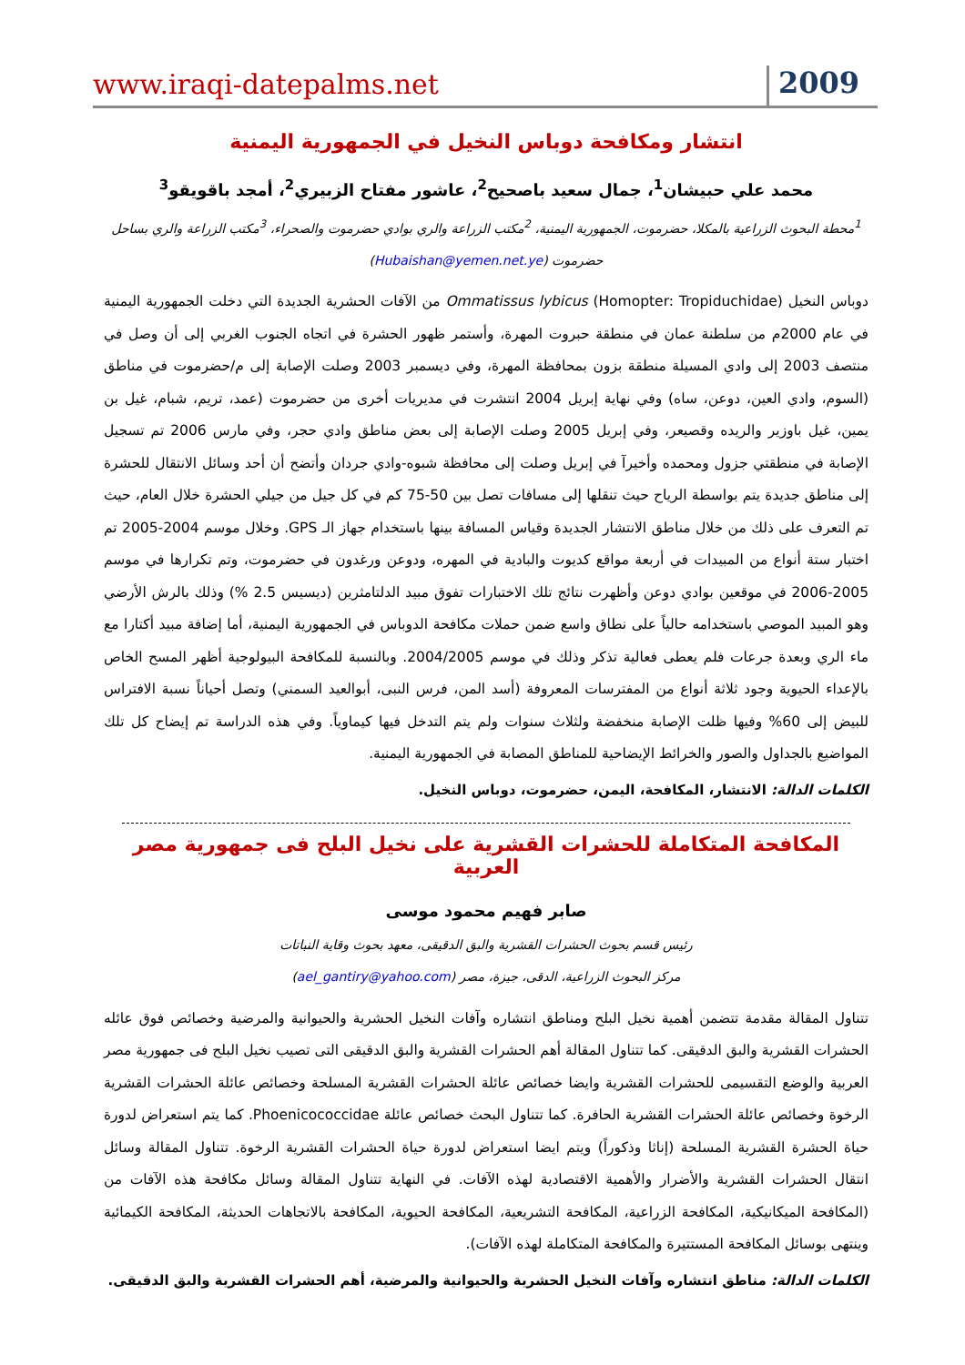www.iraqi-datepalms.net 2009
انتشار ومكافحة دوباس النخيل في الجمهورية اليمنية
محمد علي حبيشان<sup>1</sup>، جمال سعيد باصحيح<sup>2</sup>، عاشور مفتاح الزبيري<sup>2</sup>، أمجد باقويقو<sup>3</sup>
<sup>1</sup> محطة البحوث الزراعية بالمكلا، حضرموت، الجمهورية اليمنية، <sup>2</sup>مكتب الزراعة والري بوادي حضرموت والصحراء، <sup>3</sup>مكتب الزراعة والري بساحل حضرموت (Hubaishan@yemen.net.ye)
دوباس النخيل (Homopter: Tropiduchidae) Ommatissus lybicus من الآفات الحشرية الجديدة التي دخلت الجمهورية اليمنية في عام 2000م من سلطنة عمان في منطقة حبروت المهرة، وأستمر ظهور الحشرة في اتجاه الجنوب الغربي إلى أن وصل في منتصف 2003 إلى وادي المسيلة منطقة بزون بمحافظة المهرة، وفي ديسمبر 2003 وصلت الإصابة إلى م/حضرموت في مناطق (السوم، وادي العين، دوعن، ساه) وفي نهاية إبريل 2004 انتشرت في مديريات أخرى من حضرموت (عمد، تريم، شبام، غيل بن يمين، غيل باوزير والريده وقصيعر، وفي إبريل 2005 وصلت الإصابة إلى بعض مناطق وادي حجر، وفي مارس 2006 تم تسجيل الإصابة في منطقتي جزول ومحمده وأخيرآ في إبريل وصلت إلى محافظة شبوه-وادي جردان وأتضح أن أحد وسائل الانتقال للحشرة إلى مناطق جديدة يتم بواسطة الرياح حيث تنقلها إلى مسافات تصل بين 50-75 كم في كل جيل من جيلي الحشرة خلال العام، حيث تم التعرف على ذلك من خلال مناطق الانتشار الجديدة وقياس المسافة بينها باستخدام جهاز الـ GPS. وخلال موسم 2004-2005 تم اختبار ستة أنواع من المبيدات في أربعة مواقع كديوت والبادية في المهره، ودوعن ورغدون في حضرموت، وتم تكرارها في موسم 2005-2006 في موقعين بوادي دوعن وأظهرت نتائج تلك الاختبارات تفوق مبيد الدلتامثرين (ديسيس 2.5 %) وذلك بالرش الأرضي وهو المبيد الموصي باستخدامه حالياً على نطاق واسع ضمن حملات مكافحة الدوباس في الجمهورية اليمنية، أما إضافة مبيد أكتارا مع ماء الري وبعدة جرعات فلم يعطى فعالية تذكر وذلك في موسم 2004/2005. وبالنسبة للمكافحة البيولوجية أظهر المسح الخاص بالإعداء الحيوية وجود ثلاثة أنواع من المفترسات المعروفة (أسد المن، فرس النبى، أبوالعيد السمني) وتصل أحياناً نسبة الافتراس للبيض إلى 60% وفيها ظلت الإصابة منخفضة ولثلاث سنوات ولم يتم التدخل فيها كيماوياً. وفي هذه الدراسة تم إيضاح كل تلك المواضيع بالجداول والصور والخرائط الإيضاحية للمناطق المصابة في الجمهورية اليمنية.
الكلمات الدالة: الانتشار، المكافحة، اليمن، حضرموت، دوباس النخيل.
المكافحة المتكاملة للحشرات القشرية على نخيل البلح فى جمهورية مصر العربية
صابر فهيم محمود موسى
رئيس قسم بحوث الحشرات القشرية والبق الدقيقى، معهد بحوث وقاية النباتات
مركز البحوث الزراعية، الدقى، جيزة، مصر (ael_gantiry@yahoo.com)
تتناول المقالة مقدمة تتضمن أهمية نخيل البلح ومناطق انتشاره وآفات النخيل الحشرية والحيوانية والمرضية وخصائص فوق عائله الحشرات القشرية والبق الدقيقى. كما تتناول المقالة أهم الحشرات القشرية والبق الدقيقى التى تصيب نخيل البلح فى جمهورية مصر العربية والوضع التقسيمى للحشرات القشرية وايضا خصائص عائلة الحشرات القشرية المسلحة وخصائص عائلة الحشرات القشرية الرخوة وخصائص عائلة الحشرات القشرية الحافرة. كما تتناول البحث خصائص عائلة Phoenicococcidae. كما يتم استعراض لدورة حياة الحشرة القشرية المسلحة (إناثا وذكوراً) ويتم ايضا استعراض لدورة حياة الحشرات القشرية الرخوة. تتناول المقالة وسائل انتقال الحشرات القشرية والأضرار والأهمية الاقتصادية لهذه الآفات. في النهاية تتناول المقالة وسائل مكافحة هذه الآفات من (المكافحة الميكانيكية، المكافحة الزراعية، المكافحة التشريعية، المكافحة الحيوية، المكافحة بالاتجاهات الحديثة، المكافحة الكيمائية وينتهى بوسائل المكافحة المستتيرة والمكافحة المتكاملة لهذه الآفات).
الكلمات الدالة: مناطق انتشاره وآفات النخيل الحشرية والحيوانية والمرضية، أهم الحشرات القشرية والبق الدقيقى.